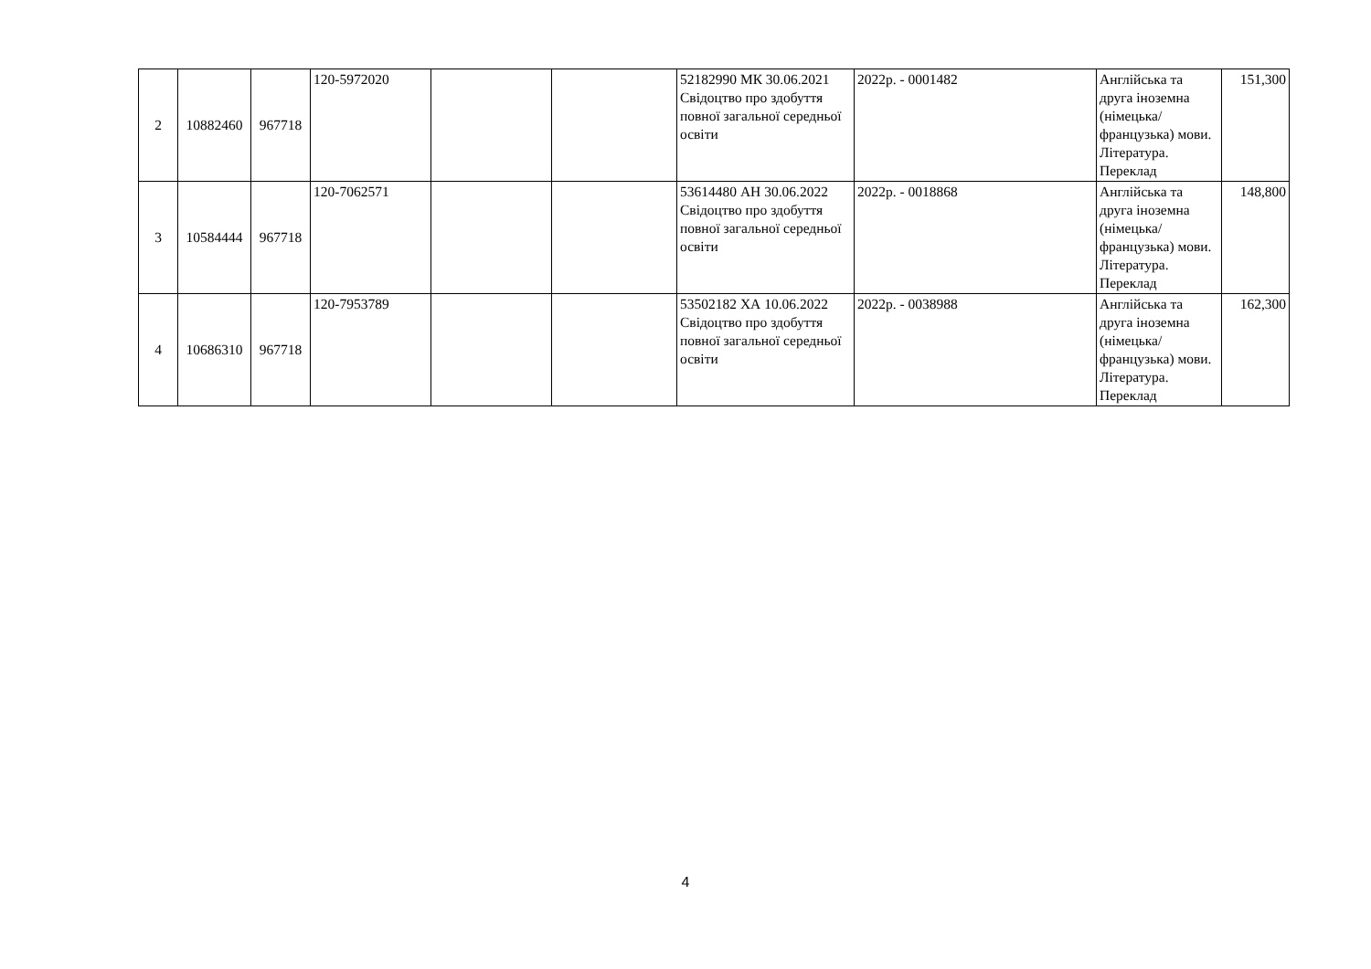| 2 | 10882460 | 967718 | 120-5972020 | | | 52182990 МК 30.06.2021 Свідоцтво про здобуття повної загальної середньої освіти | 2022р. - 0001482 | Англійська та друга іноземна (німецька/французька) мови. Література. Переклад | 151,300 |
| 3 | 10584444 | 967718 | 120-7062571 | | | 53614480 АН 30.06.2022 Свідоцтво про здобуття повної загальної середньої освіти | 2022р. - 0018868 | Англійська та друга іноземна (німецька/французька) мови. Література. Переклад | 148,800 |
| 4 | 10686310 | 967718 | 120-7953789 | | | 53502182 ХА 10.06.2022 Свідоцтво про здобуття повної загальної середньої освіти | 2022р. - 0038988 | Англійська та друга іноземна (німецька/французька) мови. Література. Переклад | 162,300 |
4